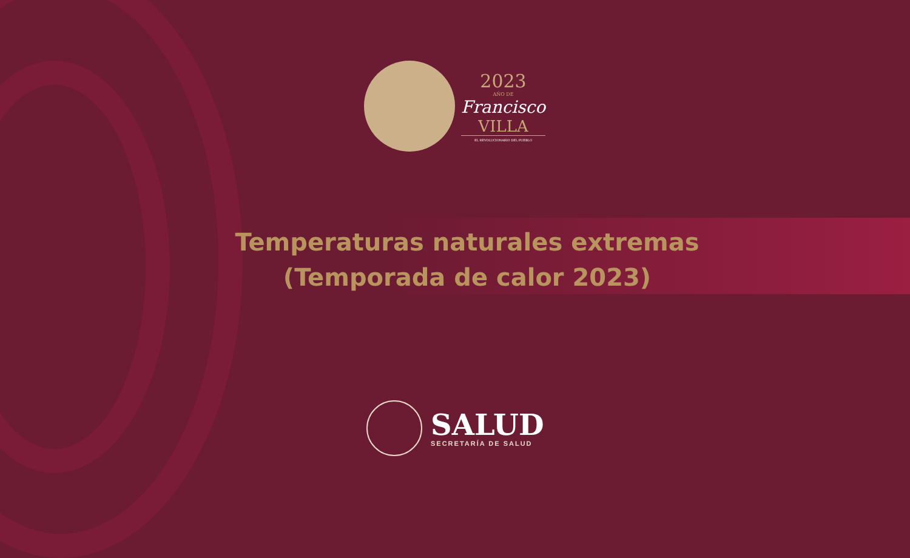2023
AÑO DE
Francisco
VILLA
EL REVOLUCIONARIO DEL PUEBLO
Temperaturas naturales extremas
(Temporada de calor 2023)
SALUD
SECRETARÍA DE SALUD